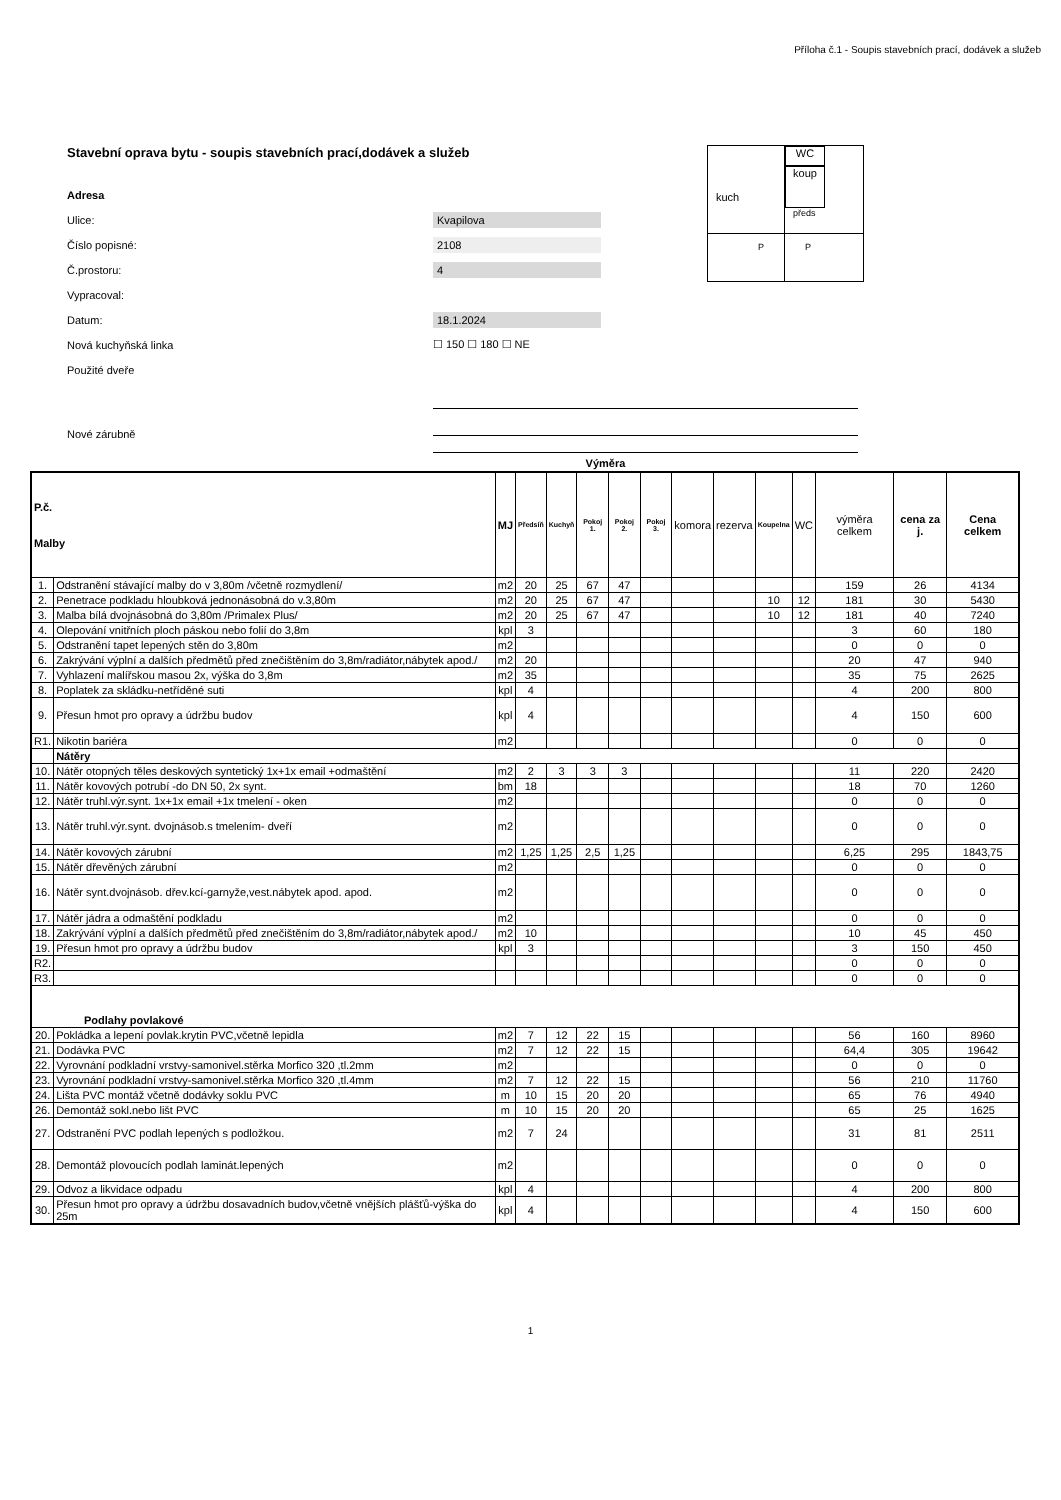Příloha č.1 - Soupis stavebních prací, dodávek a služeb
Stavební oprava bytu - soupis stavebních prací,dodávek a služeb
Adresa
Ulice: Kvapilova
Číslo popisné: 2108
Č.prostoru: 4
Vypracoval:
Datum: 18.1.2024
Nová kuchyňská linka ☐ 150 ☐ 180 ☐ NE
Použité dveře
kuch
WC
koup
předs
P
P
Nové zárubně
Výměra
| P.č. Malby | | MJ | Předsíň | Kuchyň | Pokoj 1. | Pokoj 2. | Pokoj 3. | komora | rezerva | Koupelna | WC | výměra celkem | cena za j. | Cena celkem |
| --- | --- | --- | --- | --- | --- | --- | --- | --- | --- | --- | --- | --- | --- | --- |
| 1. | Odstranění stávající malby do v 3,80m /včetně rozmydlení/ | m2 | 20 | 25 | 67 | 47 | | | | | | 159 | 26 | 4134 |
| 2. | Penetrace podkladu hloubková jednonásobná do v.3,80m | m2 | 20 | 25 | 67 | 47 | | | | 10 | 12 | 181 | 30 | 5430 |
| 3. | Malba bílá dvojnásobná do 3,80m /Primalex Plus/ | m2 | 20 | 25 | 67 | 47 | | | | 10 | 12 | 181 | 40 | 7240 |
| 4. | Olepování vnitřních ploch páskou nebo folií do 3,8m | kpl | 3 | | | | | | | | | 3 | 60 | 180 |
| 5. | Odstranění tapet lepených stěn do 3,80m | m2 | | | | | | | | | | 0 | 0 | 0 |
| 6. | Zakrývání výplní a dalších předmětů před znečištěním do 3,8m/radiátor,nábytek apod./ | m2 | 20 | | | | | | | | | 20 | 47 | 940 |
| 7. | Vyhlazení malířskou masou 2x, výška do 3,8m | m2 | 35 | | | | | | | | | 35 | 75 | 2625 |
| 8. | Poplatek za skládku-netříděné suti | kpl | 4 | | | | | | | | | 4 | 200 | 800 |
| 9. | Přesun hmot pro opravy a údržbu budov | kpl | 4 | | | | | | | | | 4 | 150 | 600 |
| R1. | Nikotin bariéra | m2 | | | | | | | | | | 0 | 0 | 0 |
| | Nátěry | | | | | | | | | | | | | |
| 10. | Nátěr otopných těles deskových syntetický 1x+1x email +odmaštění | m2 | 2 | 3 | 3 | 3 | | | | | | 11 | 220 | 2420 |
| 11. | Nátěr kovových potrubí -do DN 50, 2x synt. | bm | 18 | | | | | | | | | 18 | 70 | 1260 |
| 12. | Nátěr truhl.výr.synt. 1x+1x email +1x tmelení - oken | m2 | | | | | | | | | | 0 | 0 | 0 |
| 13. | Nátěr truhl.výr.synt. dvojnásob.s tmelením- dveří | m2 | | | | | | | | | | 0 | 0 | 0 |
| 14. | Nátěr kovových zárubní | m2 | 1,25 | 1,25 | 2,5 | 1,25 | | | | | | 6,25 | 295 | 1843,75 |
| 15. | Nátěr dřevěných zárubní | m2 | | | | | | | | | | 0 | 0 | 0 |
| 16. | Nátěr synt.dvojnásob. dřev.kcí-garnyže,vest.nábytek apod. apod. | m2 | | | | | | | | | | 0 | 0 | 0 |
| 17. | Nátěr jádra a odmaštění podkladu | m2 | | | | | | | | | | 0 | 0 | 0 |
| 18. | Zakrývání výplní a dalších předmětů před znečištěním do 3,8m/radiátor,nábytek apod./ | m2 | 10 | | | | | | | | | 10 | 45 | 450 |
| 19. | Přesun hmot pro opravy a údržbu budov | kpl | 3 | | | | | | | | | 3 | 150 | 450 |
| R2. | | | | | | | | | | | | 0 | 0 | 0 |
| R3. | | | | | | | | | | | | 0 | 0 | 0 |
| Podlahy povlakové | | | | | | | | | | | | | | |
| 20. | Pokládka a lepení povlak.krytin PVC,včetně lepidla | m2 | 7 | 12 | 22 | 15 | | | | | | 56 | 160 | 8960 |
| 21. | Dodávka PVC | m2 | 7 | 12 | 22 | 15 | | | | | | 64,4 | 305 | 19642 |
| 22. | Vyrovnání podkladní vrstvy-samonivel.stěrka Morfico 320 ,tl.2mm | m2 | | | | | | | | | | 0 | 0 | 0 |
| 23. | Vyrovnání podkladní vrstvy-samonivel.stěrka Morfico 320 ,tl.4mm | m2 | 7 | 12 | 22 | 15 | | | | | | 56 | 210 | 11760 |
| 24. | Lišta PVC montáž včetně dodávky soklu PVC | m | 10 | 15 | 20 | 20 | | | | | | 65 | 76 | 4940 |
| 26. | Demontáž sokl.nebo lišt PVC | m | 10 | 15 | 20 | 20 | | | | | | 65 | 25 | 1625 |
| 27. | Odstranění PVC podlah lepených s podložkou. | m2 | 7 | 24 | | | | | | | | 31 | 81 | 2511 |
| 28. | Demontáž plovoucích podlah laminát.lepených | m2 | | | | | | | | | | 0 | 0 | 0 |
| 29. | Odvoz a likvidace odpadu | kpl | 4 | | | | | | | | | 4 | 200 | 800 |
| 30. | Přesun hmot pro opravy a údržbu dosavadních budov,včetně vnějších plášťů-výška do 25m | kpl | 4 | | | | | | | | | 4 | 150 | 600 |
1